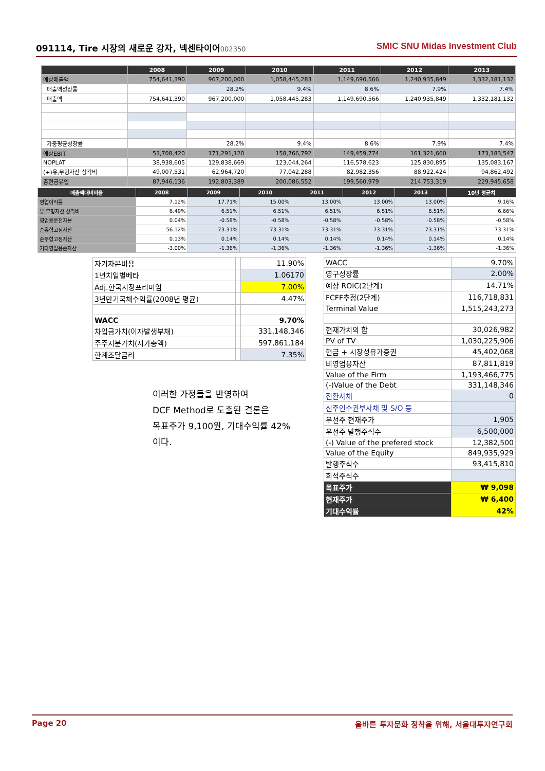091114, Tire 시장의 새로운 강자, 넥센타이어 002350
SMIC SNU Midas Investment Club
| | 2008 | 2009 | 2010 | 2011 | 2012 | 2013 |
| --- | --- | --- | --- | --- | --- | --- |
| 예상매출액 | 754,641,390 | 967,200,000 | 1,058,445,283 | 1,149,690,566 | 1,240,935,849 | 1,332,181,132 |
| 매출액성장률 | | 28.2% | 9.4% | 8.6% | 7.9% | 7.4% |
| 매출액 | 754,641,390 | 967,200,000 | 1,058,445,283 | 1,149,690,566 | 1,240,935,849 | 1,332,181,132 |
| 가중평균성장률 | | 28.2% | 9.4% | 8.6% | 7.9% | 7.4% |
| 예상EBIT | 53,708,420 | 171,291,120 | 158,766,792 | 149,459,774 | 161,321,660 | 173,183,547 |
| NOPLAT | 38,938,605 | 129,838,669 | 123,044,264 | 116,578,623 | 125,830,895 | 135,083,167 |
| (+)유,무형자산 상각비 | 49,007,531 | 62,964,720 | 77,042,288 | 82,982,356 | 88,922,424 | 94,862,492 |
| 총현금유입 | 87,946,136 | 192,803,389 | 200,086,552 | 199,560,979 | 214,753,319 | 229,945,658 |
| 매출액대비비율 | 2008 | 2009 | 2010 | 2011 | 2012 | 2013 | 10년 평균치 |
| --- | --- | --- | --- | --- | --- | --- | --- |
| 영업이익률 | 7.12% | 17.71% | 15.00% | 13.00% | 13.00% | 13.00% | 9.16% |
| 유,무형자산 상각비 | 6.49% | 6.51% | 6.51% | 6.51% | 6.51% | 6.51% | 6.66% |
| 영업용운전자본 | 0.04% | -0.58% | -0.58% | -0.58% | -0.58% | -0.58% | -0.58% |
| 순유형고정자산 | 56.12% | 73.31% | 73.31% | 73.31% | 73.31% | 73.31% | 73.31% |
| 순무형고정자산 | 0.13% | 0.14% | 0.14% | 0.14% | 0.14% | 0.14% | 0.14% |
| 기타영업용순자산 | -3.00% | -1.36% | -1.36% | -1.36% | -1.36% | -1.36% | -1.36% |
| 자기자본비용 | | 11.90% |
| 1년치일별베타 | | 1.06170 |
| Adj.한국시장프리미엄 | | 7.00% |
| 3년만기국채수익률(2008년 평균) | | 4.47% |
| WACC | | 9.70% |
| 차입금가치(이자발생부채) | | 331,148,346 |
| 주주지분가치(시가총액) | | 597,861,184 |
| 한계조달금리 | | 7.35% |
| WACC | 9.70% |
| 영구성장률 | 2.00% |
| 예상 ROIC(2단계) | 14.71% |
| FCFF추정(2단계) | 116,718,831 |
| Terminal Value | 1,515,243,273 |
| 현재가치의 합 | 30,026,982 |
| PV of TV | 1,030,225,906 |
| 현금 + 시장성유가증권 | 45,402,068 |
| 비영업용자산 | 87,811,819 |
| Value of the Firm | 1,193,466,775 |
| (-)Value of the Debt | 331,148,346 |
| 전환사채 | 0 |
| 신주인수권부사채 및 S/O 등 | |
| 우선주 현재주가 | 1,905 |
| 우선주 발행주식수 | 6,500,000 |
| (-) Value of the prefered stock | 12,382,500 |
| Value of the Equity | 849,935,929 |
| 발행주식수 | 93,415,810 |
| 희석주식수 | |
| 목표주가 | ₩ 9,098 |
| 현재주가 | ₩ 6,400 |
| 기대수익률 | 42% |
이러한 가정들을 반영하여
DCF Method로 도출된 결론은
목표주가 9,100원, 기대수익률 42%
이다.
Page 20 올바른 투자문화 정착을 위해, 서울대투자연구회